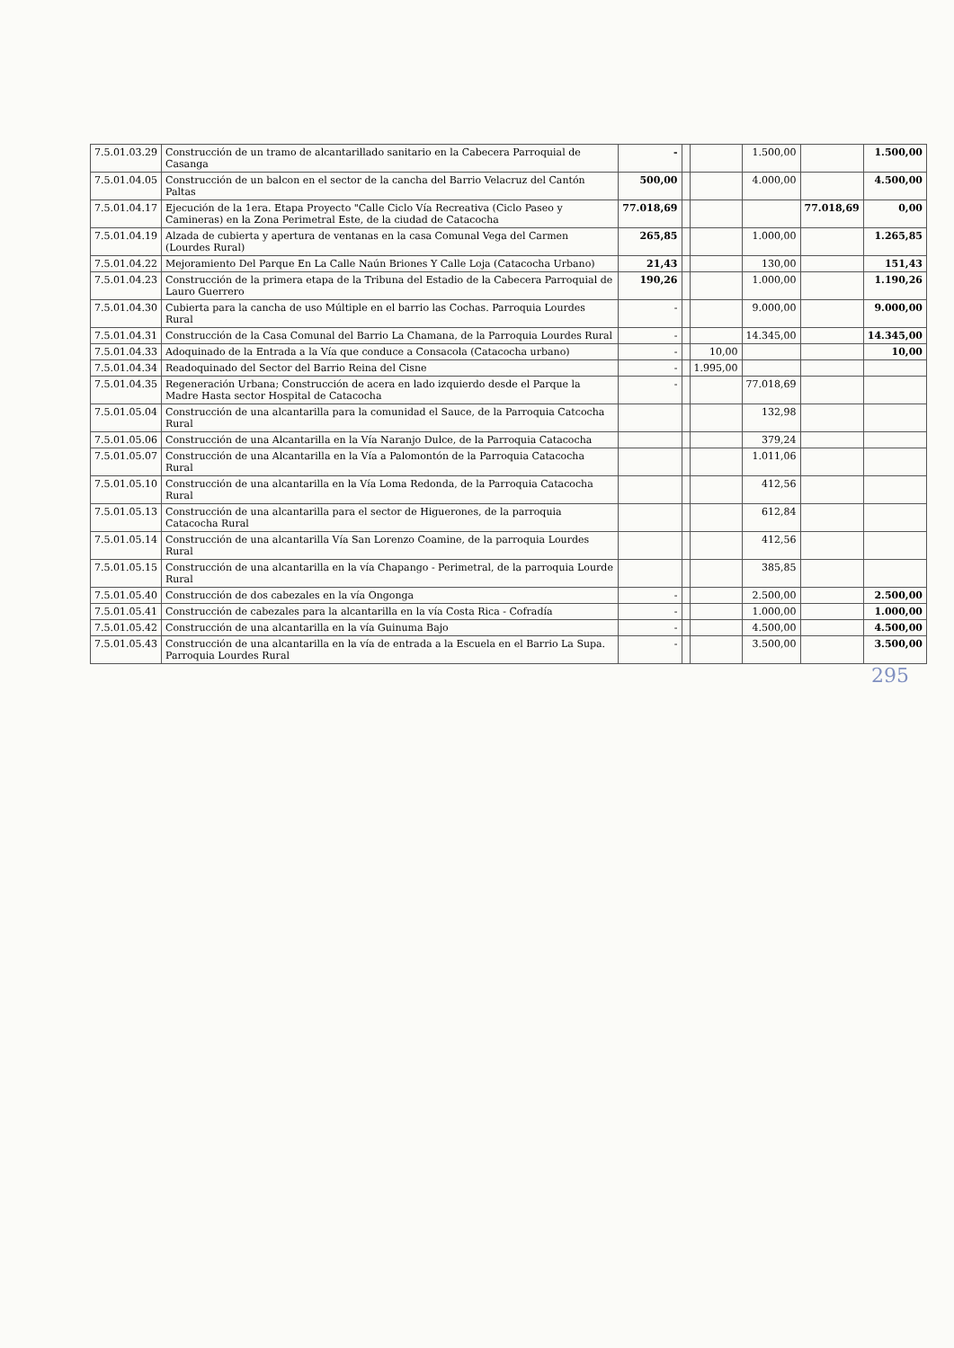| 7.5.01.03.29 | Construcción de un tramo de alcantarillado sanitario en la Cabecera Parroquial de Casanga | - | | | 1.500,00 | | 1.500,00 |
| 7.5.01.04.05 | Construcción de un balcon en el sector de la cancha del Barrio Velacruz del Cantón Paltas | 500,00 | | | 4.000,00 | | 4.500,00 |
| 7.5.01.04.17 | Ejecución de la 1era. Etapa Proyecto "Calle Ciclo Vía Recreativa (Ciclo Paseo y Camineras) en la Zona Perimetral Este, de la ciudad de Catacocha | 77.018,69 | | | | 77.018,69 | 0,00 |
| 7.5.01.04.19 | Alzada de cubierta y apertura de ventanas en la casa Comunal Vega del Carmen (Lourdes Rural) | 265,85 | | | 1.000,00 | | 1.265,85 |
| 7.5.01.04.22 | Mejoramiento Del Parque En La Calle Naún Briones Y Calle Loja (Catacocha Urbano) | 21,43 | | | 130,00 | | 151,43 |
| 7.5.01.04.23 | Construcción de la primera etapa de la Tribuna del Estadio de la Cabecera Parroquial de Lauro Guerrero | 190,26 | | | 1.000,00 | | 1.190,26 |
| 7.5.01.04.30 | Cubierta para la cancha de uso Múltiple en el barrio las Cochas. Parroquia Lourdes Rural | - | | | 9.000,00 | | 9.000,00 |
| 7.5.01.04.31 | Construcción de la Casa Comunal del Barrio La Chamana, de la Parroquia Lourdes Rural | - | | | 14.345,00 | | 14.345,00 |
| 7.5.01.04.33 | Adoquinado de la Entrada a la Vía que conduce a Consacola (Catacocha urbano) | - | | 10,00 | | | 10,00 |
| 7.5.01.04.34 | Readoquinado del Sector del Barrio Reina del Cisne | - | | 1.995,00 | | | |
| 7.5.01.04.35 | Regeneración Urbana; Construcción de acera en lado izquierdo desde el Parque la Madre Hasta sector Hospital de Catacocha | - | | | 77.018,69 | | |
| 7.5.01.05.04 | Construcción de una alcantarilla para la comunidad el Sauce, de la Parroquia Catcocha Rural | | | | 132,98 | | |
| 7.5.01.05.06 | Construcción de una Alcantarilla en la Vía Naranjo Dulce, de la Parroquia Catacocha | | | | 379,24 | | |
| 7.5.01.05.07 | Construcción de una Alcantarilla en la Vía a Palomontón de la Parroquia Catacocha Rural | | | | 1.011,06 | | |
| 7.5.01.05.10 | Construcción de una alcantarilla en la Vía Loma Redonda, de la Parroquia Catacocha Rural | | | | 412,56 | | |
| 7.5.01.05.13 | Construcción de una alcantarilla para el sector de Higuerones, de la parroquia Catacocha Rural | | | | 612,84 | | |
| 7.5.01.05.14 | Construcción de una alcantarilla Vía San Lorenzo Coamine, de la parroquia Lourdes Rural | | | | 412,56 | | |
| 7.5.01.05.15 | Construcción de una alcantarilla en la vía Chapango - Perimetral, de la parroquia Lourde Rural | | | | 385,85 | | |
| 7.5.01.05.40 | Construcción de dos cabezales en la vía Ongonga | - | | | 2.500,00 | | 2.500,00 |
| 7.5.01.05.41 | Construcción de cabezales para la alcantarilla en la vía Costa Rica - Cofradía | - | | | 1.000,00 | | 1.000,00 |
| 7.5.01.05.42 | Construcción de una alcantarilla en la vía Guinuma Bajo | - | | | 4.500,00 | | 4.500,00 |
| 7.5.01.05.43 | Construcción de una alcantarilla en la vía de entrada a la Escuela en el Barrio La Supa. Parroquia Lourdes Rural | - | | | 3.500,00 | | 3.500,00 |
295